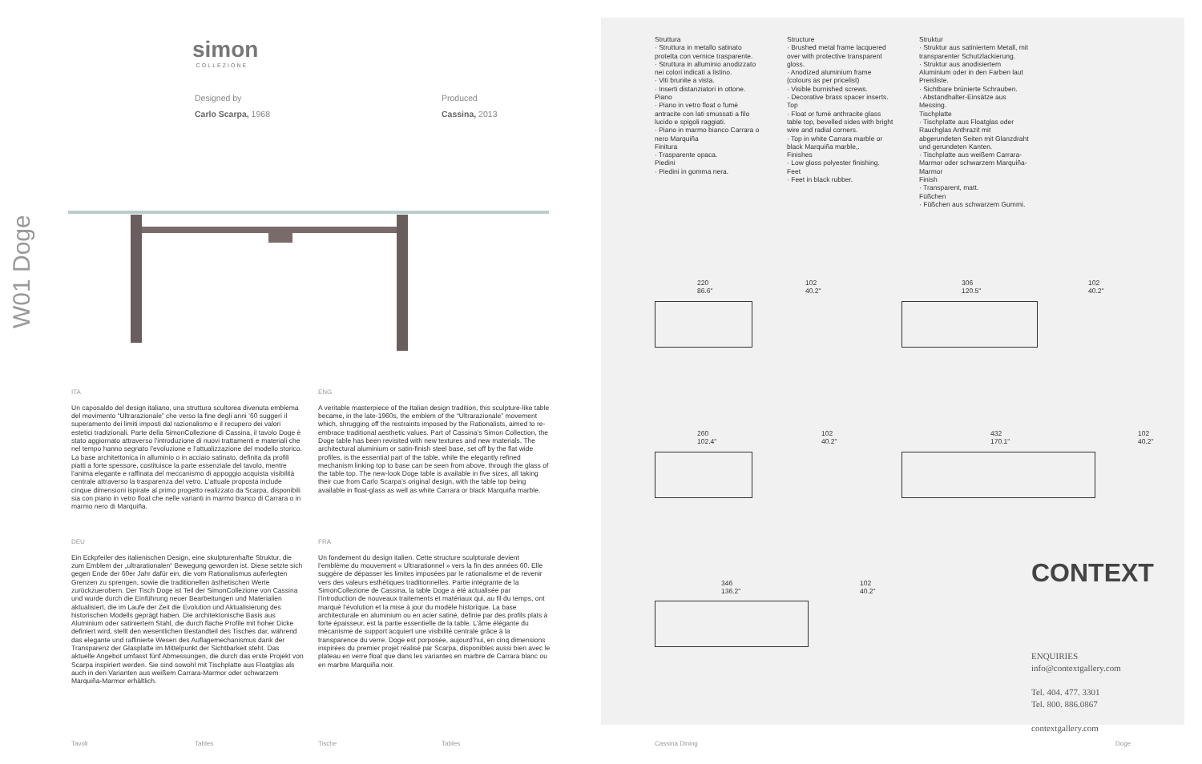simon
COLLEZIONE
Designed by
Carlo Scarpa, 1968
Produced
Cassina, 2013
W01 Doge
ITA
Un caposaldo del design italiano, una struttura scultorea divenuta emblema del movimento “Ultrarazionale” che verso la fine degli anni ’60 suggerì il superamento dei limiti imposti dal razionalismo e il recupero dei valori estetici tradizionali. Parte della SimonCollezione di Cassina, il tavolo Doge è stato aggiornato attraverso l’introduzione di nuovi trattamenti e materiali che nel tempo hanno segnato l’evoluzione e l’attualizzazione del modello storico. La base architettonica in alluminio o in acciaio satinato, definita da profili piatti a forte spessore, costituisce la parte essenziale del tavolo, mentre l’anima elegante e raffinata del meccanismo di appoggio acquista visibilità centrale attraverso la trasparenza del vetro. L’attuale proposta include cinque dimensioni ispirate al primo progetto realizzato da Scarpa, disponibili sia con piano in vetro float che nelle varianti in marmo bianco di Carrara o in marmo nero di Marquiña.
ENG
A veritable masterpiece of the Italian design tradition, this sculpture-like table became, in the late-1960s, the emblem of the “Ultrarazionale” movement which, shrugging off the restraints imposed by the Rationalists, aimed to re-embrace traditional aesthetic values. Part of Cassina’s Simon Collection, the Doge table has been revisited with new textures and new materials. The architectural aluminium or satin-finish steel base, set off by the flat wide profiles, is the essential part of the table, while the elegantly refined mechanism linking top to base can be seen from above, through the glass of the table top. The new-look Doge table is available in five sizes, all taking their cue from Carlo Scarpa’s original design, with the table top being available in float-glass as well as white Carrara or black Marquiña marble.
DEU
Ein Eckpfeiler des italienischen Design, eine skulpturenhafte Struktur, die zum Emblem der „ultrarationalen“ Bewegung geworden ist. Diese setzte sich gegen Ende der 60er Jahr dafür ein, die vom Rationalismus auferlegten Grenzen zu sprengen, sowie die traditionellen ästhetischen Werte zurückzuerobern. Der Tisch Doge ist Teil der SimonCollezione von Cassina und wurde durch die Einführung neuer Bearbeitungen und Materialien aktualisiert, die im Laufe der Zeit die Evolution und Aktualisierung des historischen Modells geprägt haben. Die architektonische Basis aus Aluminium oder satiniertem Stahl, die durch flache Profile mit hoher Dicke definiert wird, stellt den wesentlichen Bestandteil des Tisches dar, während das elegante und raffinierte Wesen des Auflagemechanismus dank der Transparenz der Glasplatte im Mittelpunkt der Sichtbarkeit steht. Das aktuelle Angebot umfasst fünf Abmessungen, die durch das erste Projekt von Scarpa inspiriert werden. Sie sind sowohl mit Tischplatte aus Floatglas als auch in den Varianten aus weißem Carrara-Marmor oder schwarzem Marquiña-Marmor erhältlich.
FRA
Un fondement du design italien. Cette structure sculpturale devient l’emblème du mouvement « Ultrarationnel » vers la fin des années 60. Elle suggère de dépasser les limites imposées par le rationalisme et de revenir vers des valeurs esthétiques traditionnelles. Partie intégrante de la SimonCollezione de Cassina, la table Doge a été actualisée par l’introduction de nouveaux traitements et matériaux qui, au fil du temps, ont marqué l’évolution et la mise à jour du modèle historique. La base architecturale en aluminium ou en acier satiné, définie par des profils plats à forte épaisseur, est la partie essentielle de la table. L’âme élégante du mécanisme de support acquiert une visibilité centrale grâce à la transparence du verre. Doge est porposée, aujourd’hui, en cinq dimensions inspirées du premier projet réalisé par Scarpa, disponibles aussi bien avec le plateau en verre float que dans les variantes en marbre de Carrara blanc ou en marbre Marquiña noir.
Struttura
· Struttura in metallo satinato protetta con vernice trasparente.
· Struttura in alluminio anodizzato nei colori indicati a listino.
· Viti brunite a vista.
· Inserti distanziatori in ottone.
Piano
· Piano in vetro float o fumè antracite con lati smussati a filo lucido e spigoli raggiati.
· Piano in marmo bianco Carrara o nero Marquiña
Finitura
· Trasparente opaca.
Piedini
· Piedini in gomma nera.
Structure
· Brushed metal frame lacquered over with protective transparent gloss.
· Anodized aluminium frame (colours as per pricelist)
· Visible burnished screws.
· Decorative brass spacer inserts.
Top
· Float or fumè anthracite glass table top, bevelled sides with bright wire and radial corners.
· Top in white Carrara marble or black Marquiña marble,.
Finishes
· Low gloss polyester finishing.
Feet
· Feet in black rubber.
Struktur
· Struktur aus satiniertem Metall, mit transparenter Schutzlackierung.
· Struktur aus anodisiertem Aluminium oder in den Farben laut Preisliste.
· Sichtbare brünierte Schrauben.
· Abstandhalter-Einsätze aus Messing.
Tischplatte
· Tischplatte aus Floatglas oder Rauchglas Anthrazit mit abgerundeten Seiten mit Glanzdraht und gerundeten Kanten.
· Tischplatte aus weißem Carrara-Marmor oder schwarzem Marquiña-Marmor
Finish
· Transparent, matt.
Füßchen
· Füßchen aus schwarzem Gummi.
220
86.6"
102
40.2"
306
120.5"
102
40.2"
260
102.4"
102
40.2"
432
170.1"
102
40.2"
346
136.2"
102
40.2"
CONTEXT
ENQUIRIES
info@contextgallery.com
Tel. 404. 477. 3301
Tel. 800. 886.0867
contextgallery.com
Tavoli Tables Tische Tables Cassina Dining Doge